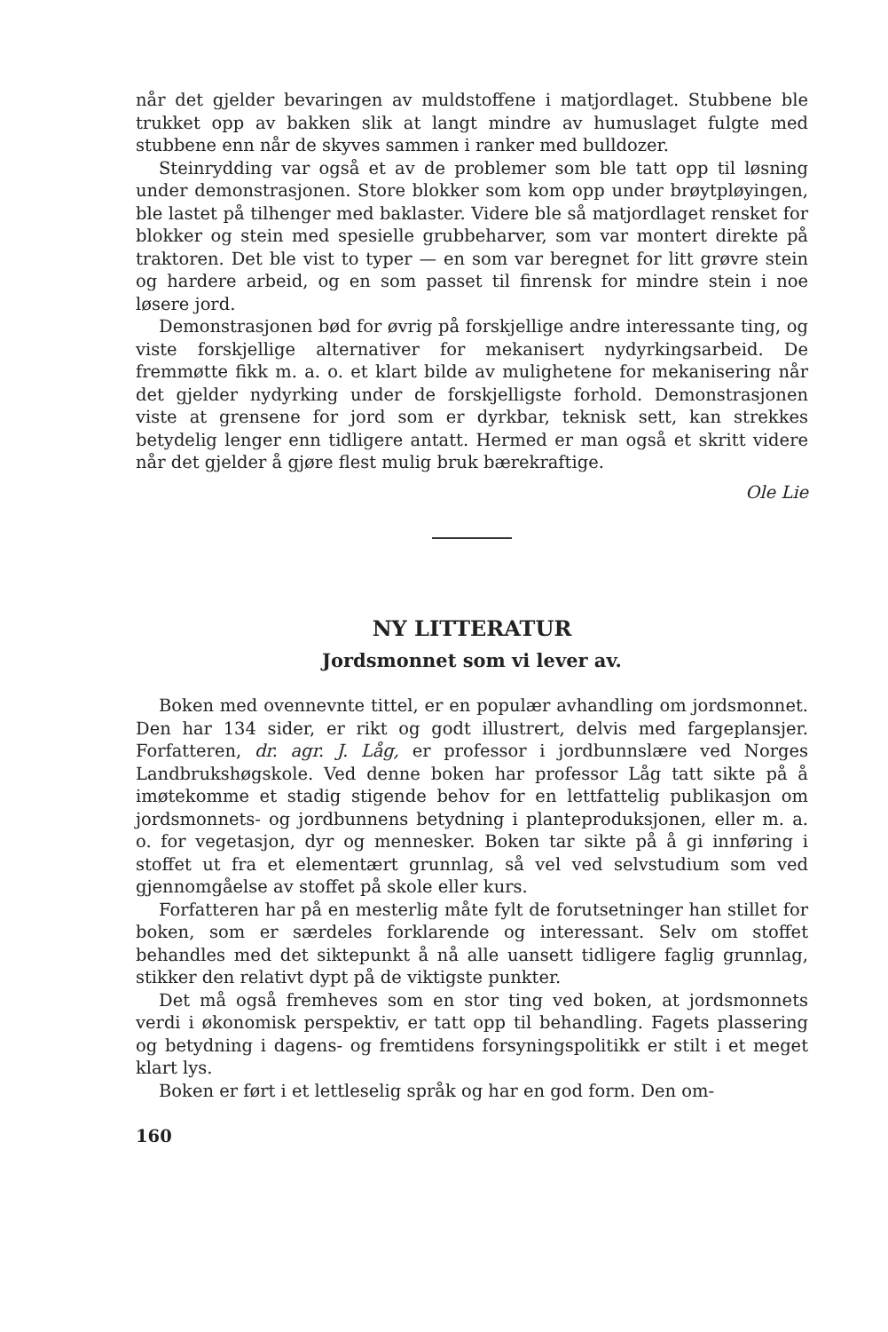når det gjelder bevaringen av muldstoffene i matjordlaget. Stubbene ble trukket opp av bakken slik at langt mindre av humuslaget fulgte med stubbene enn når de skyves sammen i ranker med bulldozer.
Steinrydding var også et av de problemer som ble tatt opp til løsning under demonstrasjonen. Store blokker som kom opp under brøytpløyingen, ble lastet på tilhenger med baklaster. Videre ble så matjordlaget rensket for blokker og stein med spesielle grubbeharver, som var montert direkte på traktoren. Det ble vist to typer — en som var beregnet for litt grøvre stein og hardere arbeid, og en som passet til finrensk for mindre stein i noe løsere jord.
Demonstrasjonen bød for øvrig på forskjellige andre interessante ting, og viste forskjellige alternativer for mekanisert nydyrkingsarbeid. De fremmøtte fikk m. a. o. et klart bilde av mulighetene for mekanisering når det gjelder nydyrking under de forskjelligste forhold. Demonstrasjonen viste at grensene for jord som er dyrkbar, teknisk sett, kan strekkes betydelig lenger enn tidligere antatt. Hermed er man også et skritt videre når det gjelder å gjøre flest mulig bruk bærekraftige.
Ole Lie
NY LITTERATUR
Jordsmonnet som vi lever av.
Boken med ovennevnte tittel, er en populær avhandling om jordsmonnet. Den har 134 sider, er rikt og godt illustrert, delvis med fargeplansjer. Forfatteren, dr. agr. J. Låg, er professor i jordbunnslære ved Norges Landbrukshøgskole. Ved denne boken har professor Låg tatt sikte på å imøtekomme et stadig stigende behov for en lettfattelig publikasjon om jordsmonnets- og jordbunnens betydning i planteproduksjonen, eller m. a. o. for vegetasjon, dyr og mennesker. Boken tar sikte på å gi innføring i stoffet ut fra et elementært grunnlag, så vel ved selvstudium som ved gjennomgåelse av stoffet på skole eller kurs.
Forfatteren har på en mesterlig måte fylt de forutsetninger han stillet for boken, som er særdeles forklarende og interessant. Selv om stoffet behandles med det siktepunkt å nå alle uansett tidligere faglig grunnlag, stikker den relativt dypt på de viktigste punkter.
Det må også fremheves som en stor ting ved boken, at jordsmonnets verdi i økonomisk perspektiv, er tatt opp til behandling. Fagets plassering og betydning i dagens- og fremtidens forsyningspolitikk er stilt i et meget klart lys.
Boken er ført i et lettleselig språk og har en god form. Den om-
160